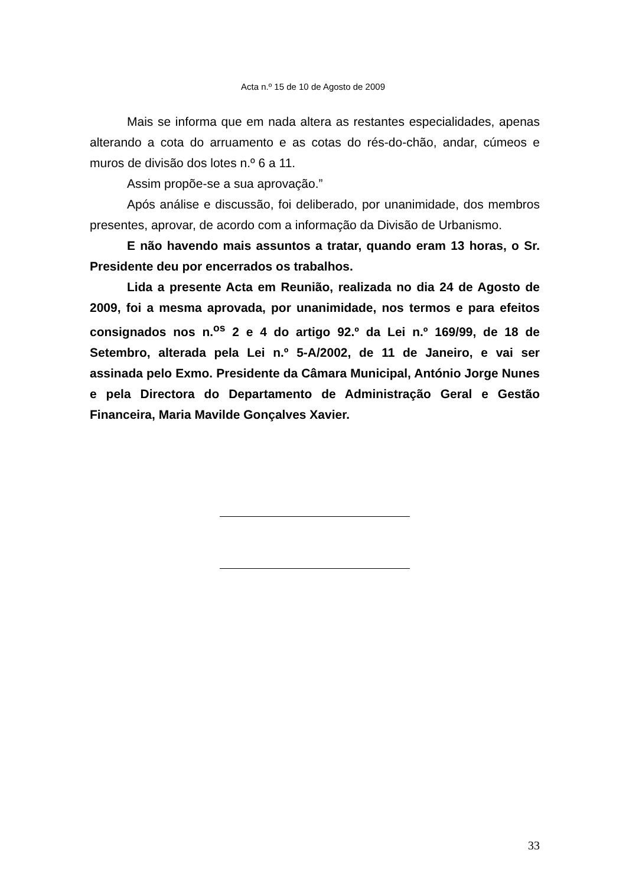Acta n.º 15 de 10 de Agosto de 2009
Mais se informa que em nada altera as restantes especialidades, apenas alterando a cota do arruamento e as cotas do rés-do-chão, andar, cúmeos e muros de divisão dos lotes n.º 6 a 11.
Assim propõe-se a sua aprovação.”
Após análise e discussão, foi deliberado, por unanimidade, dos membros presentes, aprovar, de acordo com a informação da Divisão de Urbanismo.
E não havendo mais assuntos a tratar, quando eram 13 horas, o Sr. Presidente deu por encerrados os trabalhos.
Lida a presente Acta em Reunião, realizada no dia 24 de Agosto de 2009, foi a mesma aprovada, por unanimidade, nos termos e para efeitos consignados nos n.<sup>os</sup> 2 e 4 do artigo 92.º da Lei n.º 169/99, de 18 de Setembro, alterada pela Lei n.º 5-A/2002, de 11 de Janeiro, e vai ser assinada pelo Exmo. Presidente da Câmara Municipal, António Jorge Nunes e pela Directora do Departamento de Administração Geral e Gestão Financeira, Maria Mavilde Gonçalves Xavier.
33